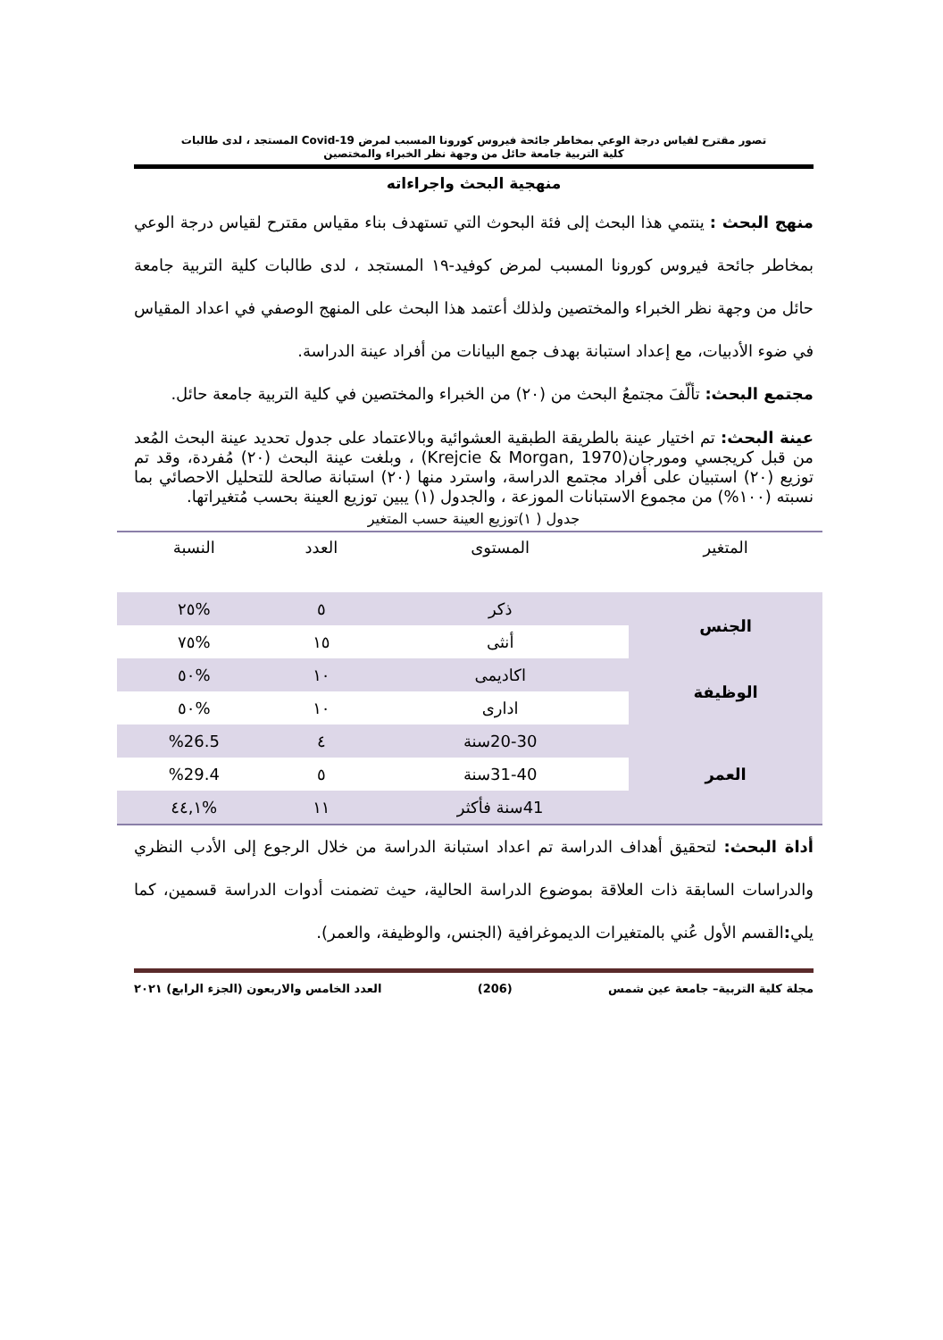تصور مقترح لقياس درجة الوعي بمخاطر جائحة فيروس كورونا المسبب لمرض Covid-19 المستجد ، لدى طالبات
كلية التربية جامعة حائل من وجهة نظر الخبراء والمختصين
منهجية البحث واجراءاته
منهج البحث : ينتمي هذا البحث إلى فئة البحوث التي تستهدف بناء مقياس مقترح لقياس درجة الوعي بمخاطر جائحة فيروس كورونا المسبب لمرض كوفيد-١٩ المستجد ، لدى طالبات كلية التربية جامعة حائل من وجهة نظر الخبراء والمختصين ولذلك أعتمد هذا البحث على المنهج الوصفي في اعداد المقياس في ضوء الأدبيات، مع إعداد استبانة بهدف جمع البيانات من أفراد عينة الدراسة.
مجتمع البحث: تألّفَ مجتمعُ البحث من (٢٠) من الخبراء والمختصين في كلية التربية جامعة حائل.
عينة البحث: تم اختيار عينة بالطريقة الطبقية العشوائية وبالاعتماد على جدول تحديد عينة البحث المُعد من قبل كريجسي ومورجان(Krejcie & Morgan, 1970) ، وبلغت عينة البحث (٢٠) مُفردة، وقد تم توزيع (٢٠) استبيان على أفراد مجتمع الدراسة، واسترد منها (٢٠) استبانة صالحة للتحليل الاحصائي بما نسبته (١٠٠%) من مجموع الاستبانات الموزعة ، والجدول (١) يبين توزيع العينة بحسب مُتغيراتها.
جدول ( ١)توزيع العينة حسب المتغير
| المتغير | المستوى | العدد | النسبة |
| --- | --- | --- | --- |
| الجنس | ذكر | ٥ | %٢٥ |
| | أنثى | ١٥ | %٧٥ |
| الوظيفة | اكاديمى | ١٠ | %٥٠ |
| | ادارى | ١٠ | %٥٠ |
| العمر | 20-30سنة | ٤ | %26.5 |
| | 31-40سنة | ٥ | %29.4 |
| | 41سنة فأكثر | ١١ | %٤٤,١ |
أداة البحث: لتحقيق أهداف الدراسة تم اعداد استبانة الدراسة من خلال الرجوع إلى الأدب النظري والدراسات السابقة ذات العلاقة بموضوع الدراسة الحالية، حيث تضمنت أدوات الدراسة قسمين، كما يلي: القسم الأول عُني بالمتغيرات الديموغرافية (الجنس، والوظيفة، والعمر).
مجلة كلية التربية– جامعة عين شمس (206) العدد الخامس والاربعون (الجزء الرابع) ٢٠٢١